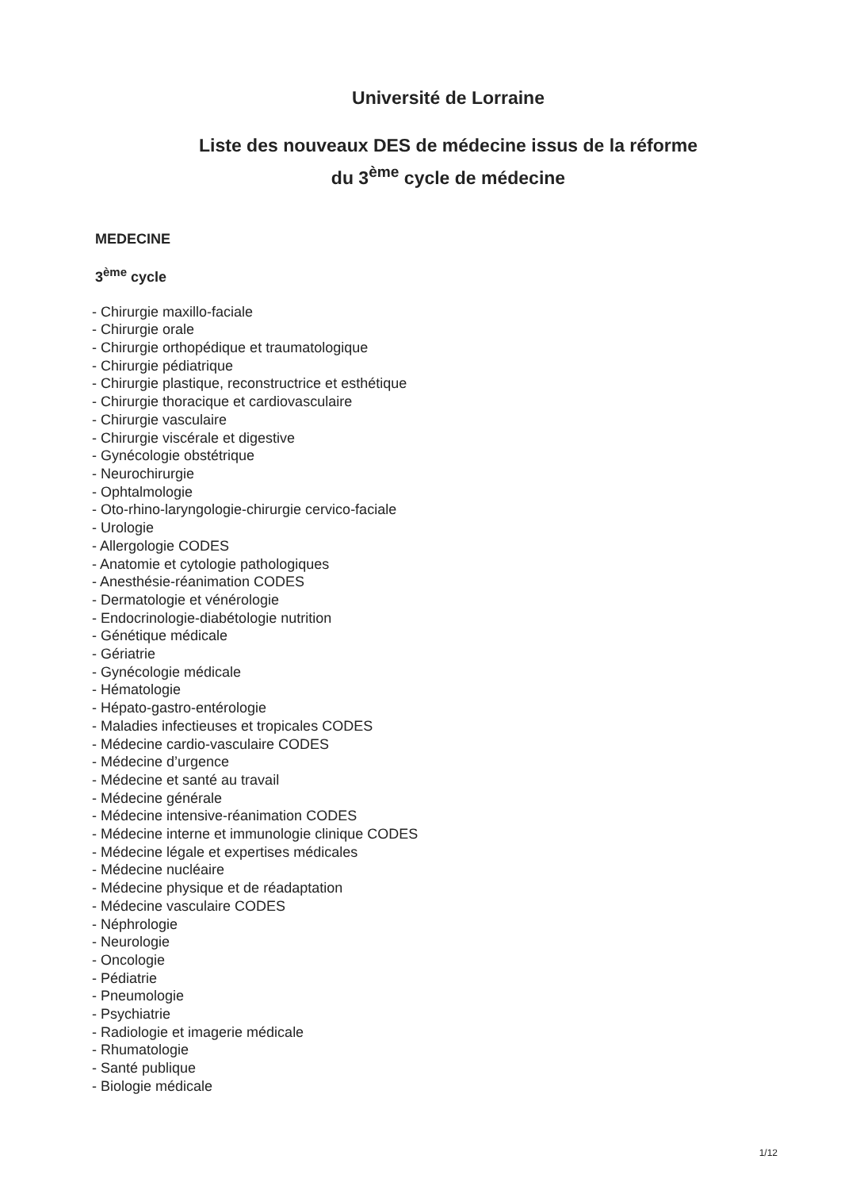Université de Lorraine
Liste des nouveaux DES de médecine issus de la réforme
du 3<sup>ème</sup> cycle de médecine
MEDECINE
3<sup>ème</sup> cycle
- Chirurgie maxillo-faciale
- Chirurgie orale
- Chirurgie orthopédique et traumatologique
- Chirurgie pédiatrique
- Chirurgie plastique, reconstructrice et esthétique
- Chirurgie thoracique et cardiovasculaire
- Chirurgie vasculaire
- Chirurgie viscérale et digestive
- Gynécologie obstétrique
- Neurochirurgie
- Ophtalmologie
- Oto-rhino-laryngologie-chirurgie cervico-faciale
- Urologie
- Allergologie CODES
- Anatomie et cytologie pathologiques
- Anesthésie-réanimation CODES
- Dermatologie et vénérologie
- Endocrinologie-diabétologie nutrition
- Génétique médicale
- Gériatrie
- Gynécologie médicale
- Hématologie
- Hépato-gastro-entérologie
- Maladies infectieuses et tropicales CODES
- Médecine cardio-vasculaire CODES
- Médecine d’urgence
- Médecine et santé au travail
- Médecine générale
- Médecine intensive-réanimation CODES
- Médecine interne et immunologie clinique CODES
- Médecine légale et expertises médicales
- Médecine nucléaire
- Médecine physique et de réadaptation
- Médecine vasculaire CODES
- Néphrologie
- Neurologie
- Oncologie
- Pédiatrie
- Pneumologie
- Psychiatrie
- Radiologie et imagerie médicale
- Rhumatologie
- Santé publique
- Biologie médicale
1/12